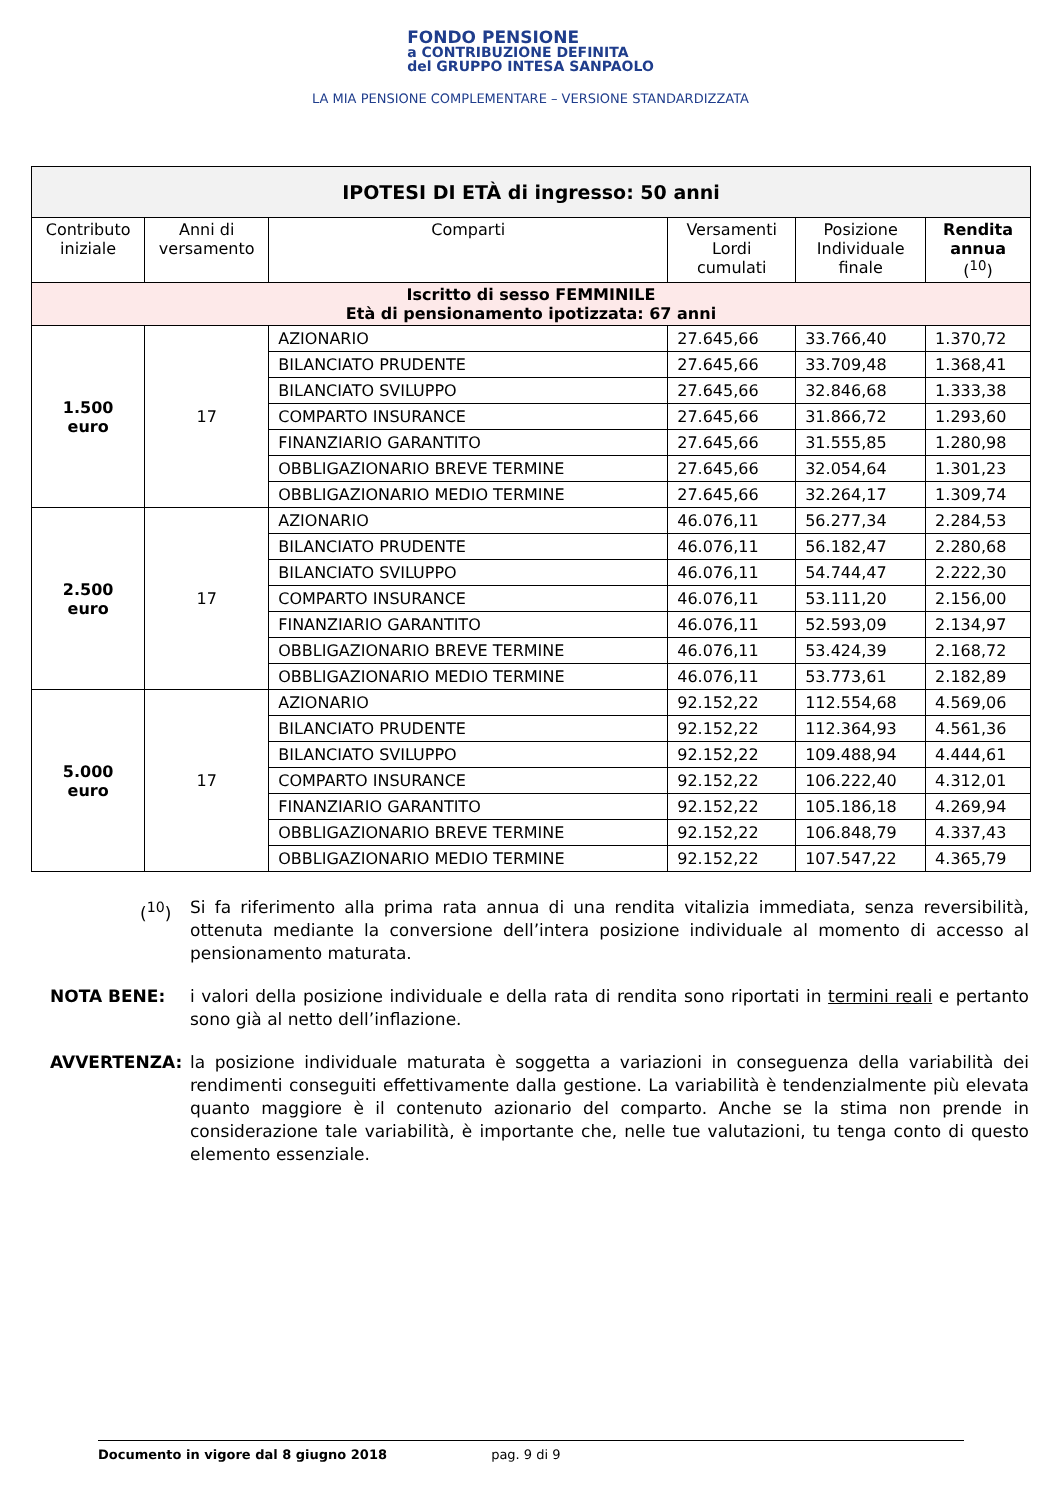FONDO PENSIONE
a CONTRIBUZIONE DEFINITA
del GRUPPO INTESA SANPAOLO
LA MIA PENSIONE COMPLEMENTARE – VERSIONE STANDARDIZZATA
| IPOTESI DI ETÀ di ingresso: 50 anni | | | | | |
| Contributo iniziale | Anni di versamento | Comparti | Versamenti Lordi cumulati | Posizione Individuale finale | Rendita annua (<sup>10</sup>) |
| Iscritto di sesso FEMMINILE Età di pensionamento ipotizzata: 67 anni | | | | | |
| 1.500 euro | 17 | AZIONARIO | 27.645,66 | 33.766,40 | 1.370,72 |
| | | BILANCIATO PRUDENTE | 27.645,66 | 33.709,48 | 1.368,41 |
| | | BILANCIATO SVILUPPO | 27.645,66 | 32.846,68 | 1.333,38 |
| | | COMPARTO INSURANCE | 27.645,66 | 31.866,72 | 1.293,60 |
| | | FINANZIARIO GARANTITO | 27.645,66 | 31.555,85 | 1.280,98 |
| | | OBBLIGAZIONARIO BREVE TERMINE | 27.645,66 | 32.054,64 | 1.301,23 |
| | | OBBLIGAZIONARIO MEDIO TERMINE | 27.645,66 | 32.264,17 | 1.309,74 |
| 2.500 euro | 17 | AZIONARIO | 46.076,11 | 56.277,34 | 2.284,53 |
| | | BILANCIATO PRUDENTE | 46.076,11 | 56.182,47 | 2.280,68 |
| | | BILANCIATO SVILUPPO | 46.076,11 | 54.744,47 | 2.222,30 |
| | | COMPARTO INSURANCE | 46.076,11 | 53.111,20 | 2.156,00 |
| | | FINANZIARIO GARANTITO | 46.076,11 | 52.593,09 | 2.134,97 |
| | | OBBLIGAZIONARIO BREVE TERMINE | 46.076,11 | 53.424,39 | 2.168,72 |
| | | OBBLIGAZIONARIO MEDIO TERMINE | 46.076,11 | 53.773,61 | 2.182,89 |
| 5.000 euro | 17 | AZIONARIO | 92.152,22 | 112.554,68 | 4.569,06 |
| | | BILANCIATO PRUDENTE | 92.152,22 | 112.364,93 | 4.561,36 |
| | | BILANCIATO SVILUPPO | 92.152,22 | 109.488,94 | 4.444,61 |
| | | COMPARTO INSURANCE | 92.152,22 | 106.222,40 | 4.312,01 |
| | | FINANZIARIO GARANTITO | 92.152,22 | 105.186,18 | 4.269,94 |
| | | OBBLIGAZIONARIO BREVE TERMINE | 92.152,22 | 106.848,79 | 4.337,43 |
| | | OBBLIGAZIONARIO MEDIO TERMINE | 92.152,22 | 107.547,22 | 4.365,79 |
(<sup>10</sup>) Si fa riferimento alla prima rata annua di una rendita vitalizia immediata, senza reversibilità, ottenuta mediante la conversione dell’intera posizione individuale al momento di accesso al pensionamento maturata.
NOTA BENE: i valori della posizione individuale e della rata di rendita sono riportati in termini reali e pertanto sono già al netto dell’inflazione.
AVVERTENZA: la posizione individuale maturata è soggetta a variazioni in conseguenza della variabilità dei rendimenti conseguiti effettivamente dalla gestione. La variabilità è tendenzialmente più elevata quanto maggiore è il contenuto azionario del comparto. Anche se la stima non prende in considerazione tale variabilità, è importante che, nelle tue valutazioni, tu tenga conto di questo elemento essenziale.
Documento in vigore dal 8 giugno 2018 pag. 9 di 9